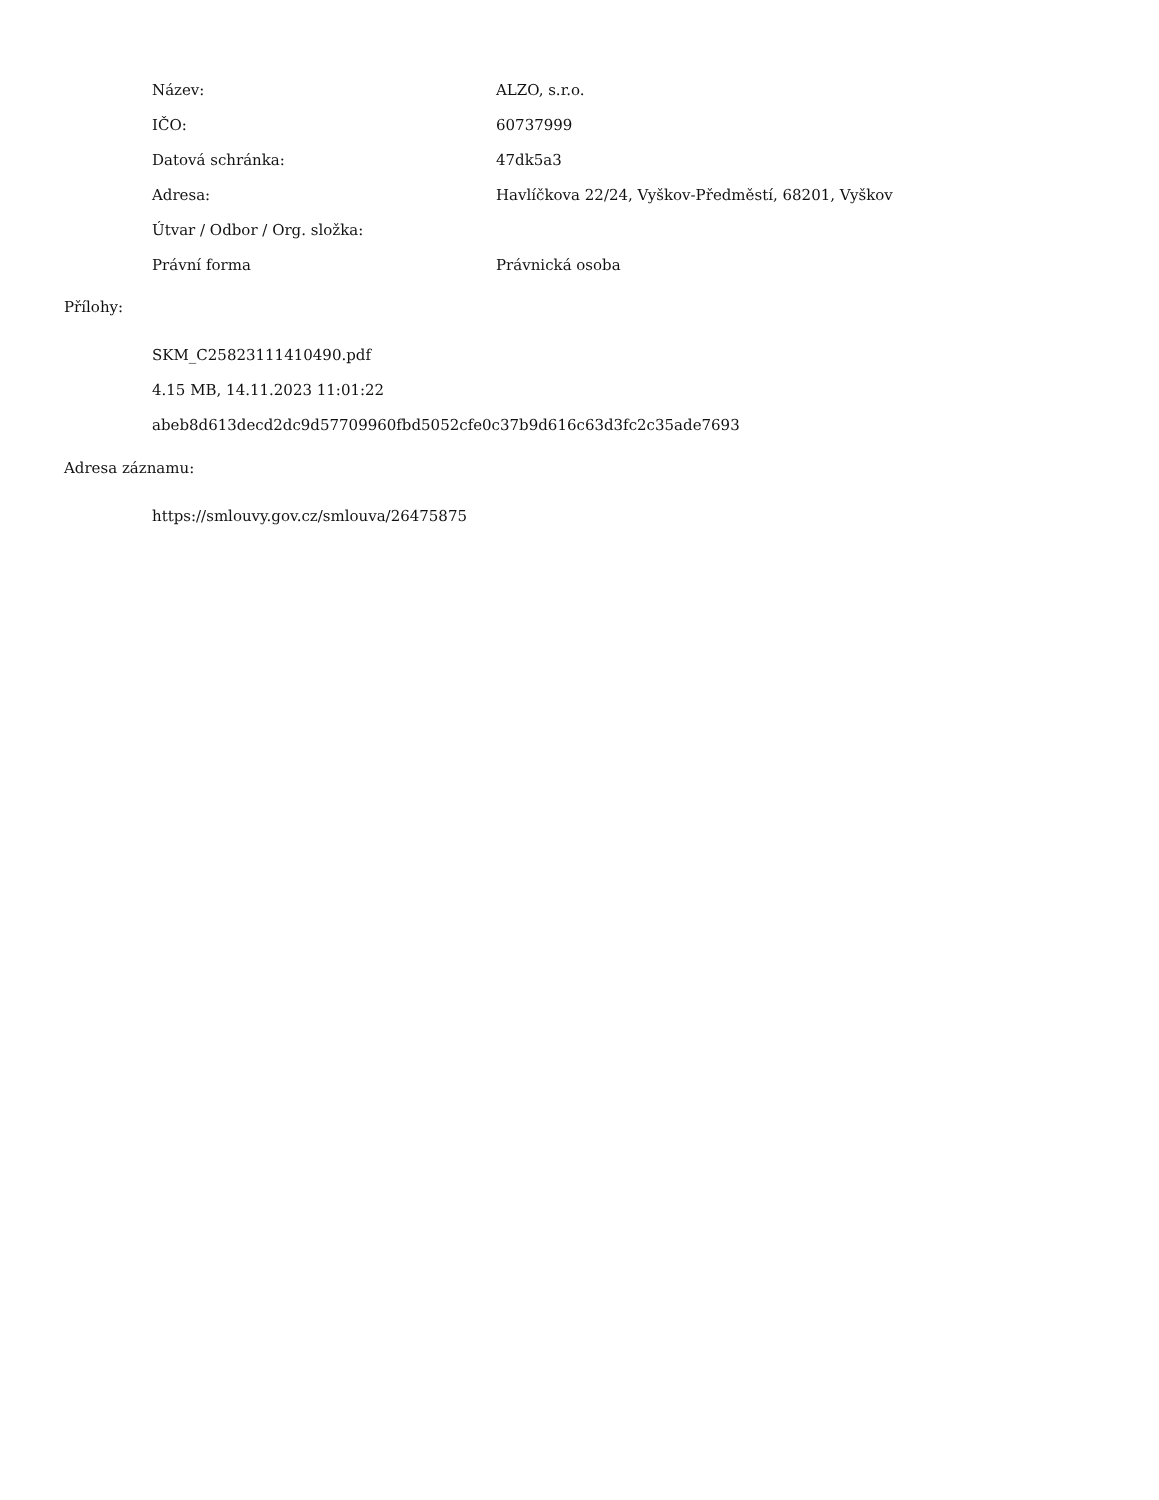| Název: | ALZO, s.r.o. |
| IČO: | 60737999 |
| Datová schránka: | 47dk5a3 |
| Adresa: | Havlíčkova 22/24, Vyškov-Předměstí, 68201, Vyškov |
| Útvar / Odbor / Org. složka: | |
| Právní forma | Právnická osoba |
Přílohy:
SKM_C25823111410490.pdf
4.15 MB, 14.11.2023 11:01:22
abeb8d613decd2dc9d57709960fbd5052cfe0c37b9d616c63d3fc2c35ade7693
Adresa záznamu:
https://smlouvy.gov.cz/smlouva/26475875